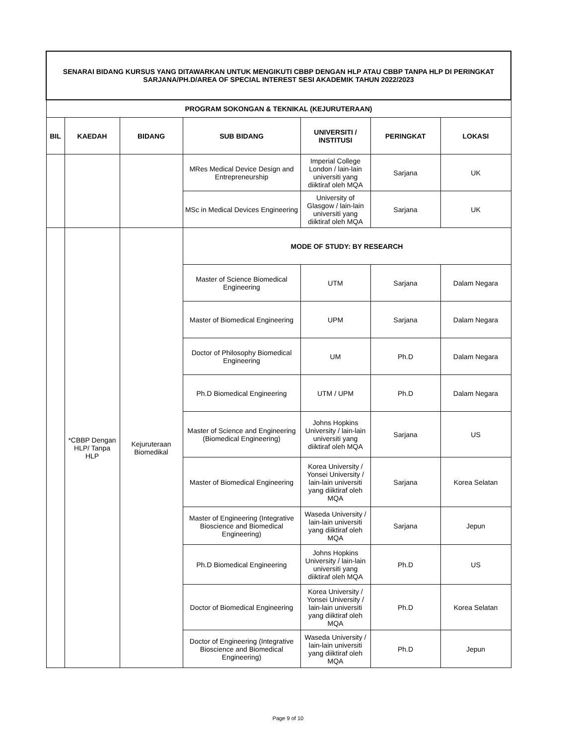| SENARAI BIDANG KURSUS YANG DITAWARKAN UNTUK MENGIKUTI CBBP DENGAN HLP ATAU CBBP TANPA HLP DI PERINGKAT SARJANA/PH.D/AREA OF SPECIAL INTEREST SESI AKADEMIK TAHUN 2022/2023 | | | | | | |
| PROGRAM SOKONGAN & TEKNIKAL (KEJURUTERAAN) | | | | | | |
| BIL | KAEDAH | BIDANG | SUB BIDANG | UNIVERSITI / INSTITUSI | PERINGKAT | LOKASI |
| | | | MRes Medical Device Design and Entrepreneurship | Imperial College London / lain-lain universiti yang diiktiraf oleh MQA | Sarjana | UK |
| | | | MSc in Medical Devices Engineering | University of Glasgow / lain-lain universiti yang diiktiraf oleh MQA | Sarjana | UK |
| | *CBBP Dengan HLP/ Tanpa HLP | Kejuruteraan Biomedikal | MODE OF STUDY: BY RESEARCH | | | |
| | | | Master of Science Biomedical Engineering | UTM | Sarjana | Dalam Negara |
| | | | Master of Biomedical Engineering | UPM | Sarjana | Dalam Negara |
| | | | Doctor of Philosophy Biomedical Engineering | UM | Ph.D | Dalam Negara |
| | | | Ph.D Biomedical Engineering | UTM / UPM | Ph.D | Dalam Negara |
| | | | Master of Science and Engineering (Biomedical Engineering) | Johns Hopkins University / lain-lain universiti yang diiktiraf oleh MQA | Sarjana | US |
| | | | Master of Biomedical Engineering | Korea University / Yonsei University / lain-lain universiti yang diiktiraf oleh MQA | Sarjana | Korea Selatan |
| | | | Master of Engineering (Integrative Bioscience and Biomedical Engineering) | Waseda University / lain-lain universiti yang diiktiraf oleh MQA | Sarjana | Jepun |
| | | | Ph.D Biomedical Engineering | Johns Hopkins University / lain-lain universiti yang diiktiraf oleh MQA | Ph.D | US |
| | | | Doctor of Biomedical Engineering | Korea University / Yonsei University / lain-lain universiti yang diiktiraf oleh MQA | Ph.D | Korea Selatan |
| | | | Doctor of Engineering (Integrative Bioscience and Biomedical Engineering) | Waseda University / lain-lain universiti yang diiktiraf oleh MQA | Ph.D | Jepun |
Page 9 of 10